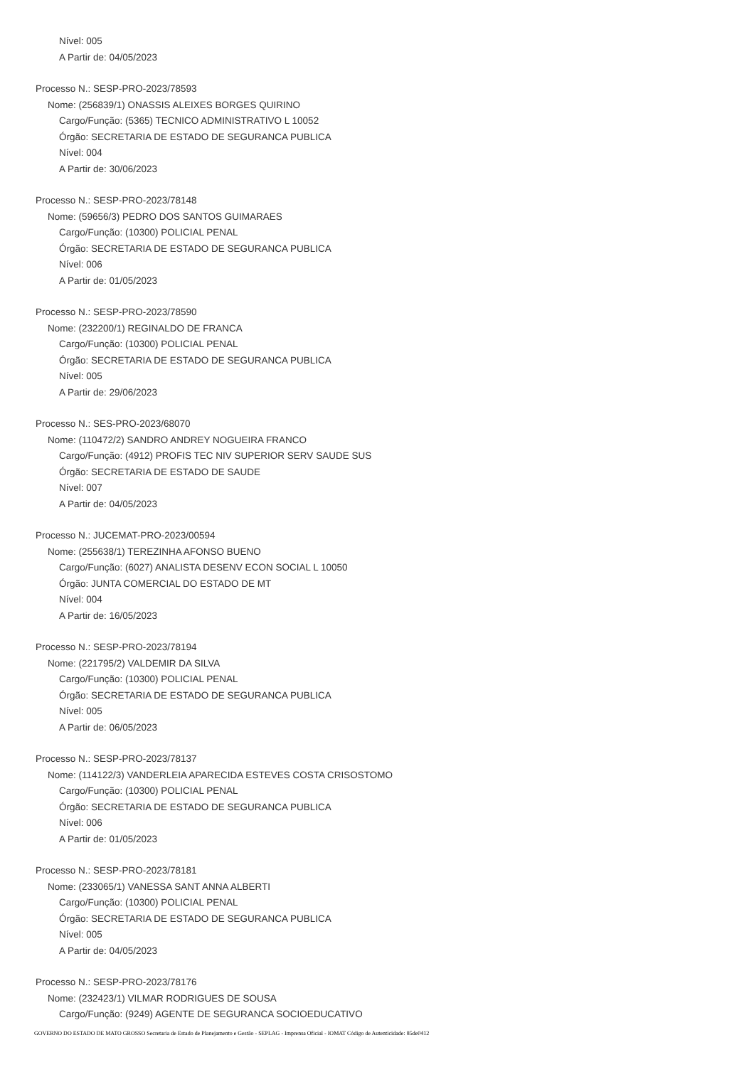Nível: 005
A Partir de: 04/05/2023
Processo N.: SESP-PRO-2023/78593
Nome: (256839/1) ONASSIS ALEIXES BORGES QUIRINO
Cargo/Função: (5365) TECNICO ADMINISTRATIVO L 10052
Órgão: SECRETARIA DE ESTADO DE SEGURANCA PUBLICA
Nível: 004
A Partir de: 30/06/2023
Processo N.: SESP-PRO-2023/78148
Nome: (59656/3) PEDRO DOS SANTOS GUIMARAES
Cargo/Função: (10300) POLICIAL PENAL
Órgão: SECRETARIA DE ESTADO DE SEGURANCA PUBLICA
Nível: 006
A Partir de: 01/05/2023
Processo N.: SESP-PRO-2023/78590
Nome: (232200/1) REGINALDO DE FRANCA
Cargo/Função: (10300) POLICIAL PENAL
Órgão: SECRETARIA DE ESTADO DE SEGURANCA PUBLICA
Nível: 005
A Partir de: 29/06/2023
Processo N.: SES-PRO-2023/68070
Nome: (110472/2) SANDRO ANDREY NOGUEIRA FRANCO
Cargo/Função: (4912) PROFIS TEC NIV SUPERIOR SERV SAUDE SUS
Órgão: SECRETARIA DE ESTADO DE SAUDE
Nível: 007
A Partir de: 04/05/2023
Processo N.: JUCEMAT-PRO-2023/00594
Nome: (255638/1) TEREZINHA AFONSO BUENO
Cargo/Função: (6027) ANALISTA DESENV ECON SOCIAL L 10050
Órgão: JUNTA COMERCIAL DO ESTADO DE MT
Nível: 004
A Partir de: 16/05/2023
Processo N.: SESP-PRO-2023/78194
Nome: (221795/2) VALDEMIR DA SILVA
Cargo/Função: (10300) POLICIAL PENAL
Órgão: SECRETARIA DE ESTADO DE SEGURANCA PUBLICA
Nível: 005
A Partir de: 06/05/2023
Processo N.: SESP-PRO-2023/78137
Nome: (114122/3) VANDERLEIA APARECIDA ESTEVES COSTA CRISOSTOMO
Cargo/Função: (10300) POLICIAL PENAL
Órgão: SECRETARIA DE ESTADO DE SEGURANCA PUBLICA
Nível: 006
A Partir de: 01/05/2023
Processo N.: SESP-PRO-2023/78181
Nome: (233065/1) VANESSA SANT ANNA ALBERTI
Cargo/Função: (10300) POLICIAL PENAL
Órgão: SECRETARIA DE ESTADO DE SEGURANCA PUBLICA
Nível: 005
A Partir de: 04/05/2023
Processo N.: SESP-PRO-2023/78176
Nome: (232423/1) VILMAR RODRIGUES DE SOUSA
Cargo/Função: (9249) AGENTE DE SEGURANCA SOCIOEDUCATIVO
GOVERNO DO ESTADO DE MATO GROSSO Secretaria de Estado de Planejamento e Gestão - SEPLAG - Imprensa Oficial - IOMAT Código de Autenticidade: 85de0412